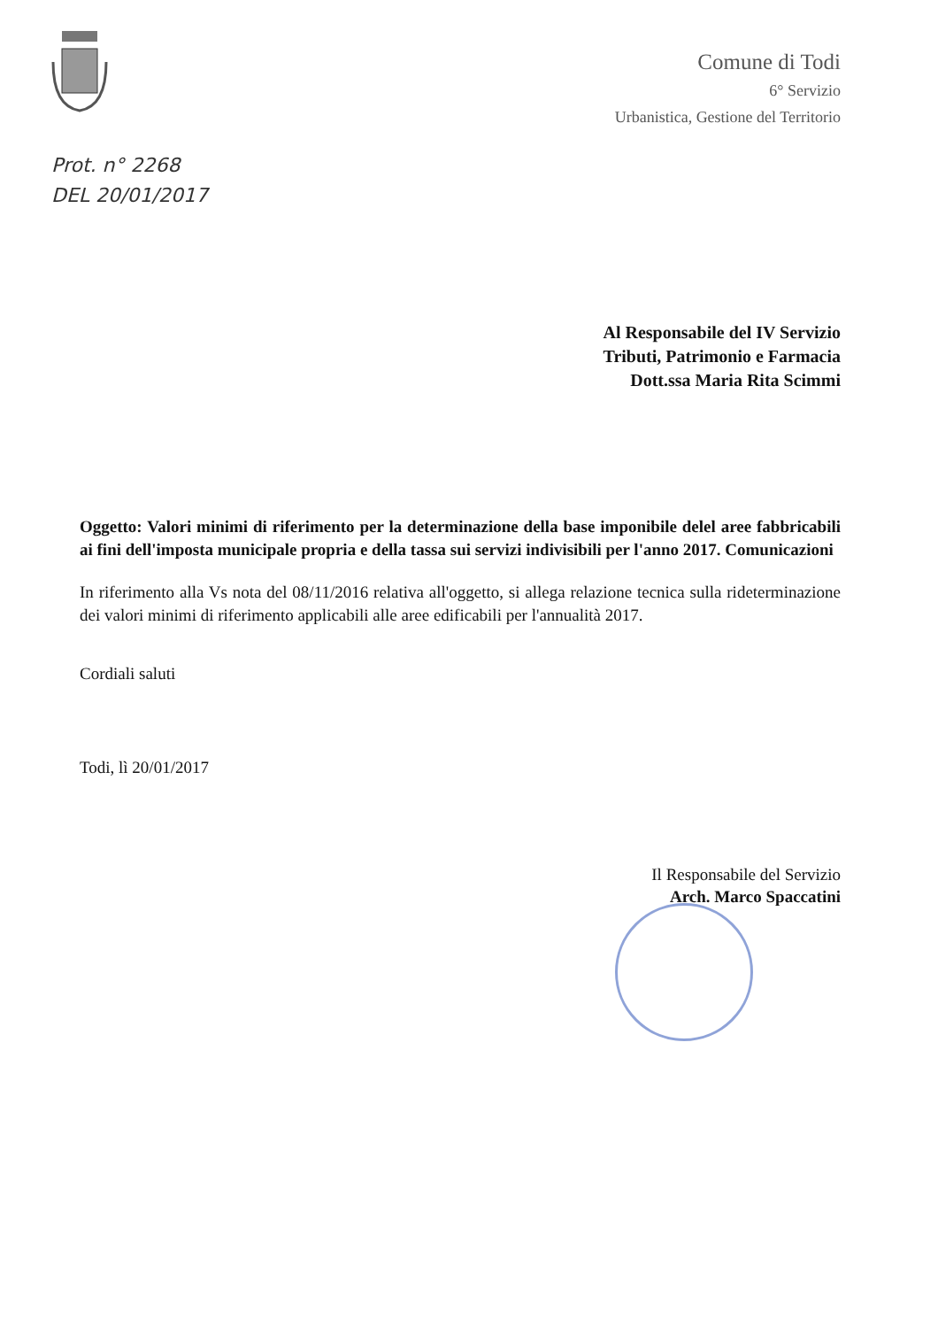Comune di Todi
6° Servizio
Urbanistica, Gestione del Territorio
Prot. n° 2268
DEL 20/01/2017
Al Responsabile del IV Servizio
Tributi, Patrimonio e Farmacia
Dott.ssa Maria Rita Scimmi
Oggetto: Valori minimi di riferimento per la determinazione della base imponibile delel aree fabbricabili ai fini dell'imposta municipale propria e della tassa sui servizi indivisibili per l'anno 2017. Comunicazioni
In riferimento alla Vs nota del 08/11/2016 relativa all'oggetto, si allega relazione tecnica sulla rideterminazione dei valori minimi di riferimento applicabili alle aree edificabili per l'annualità 2017.
Cordiali saluti
Todi, lì 20/01/2017
Il Responsabile del Servizio
Arch. Marco Spaccatini